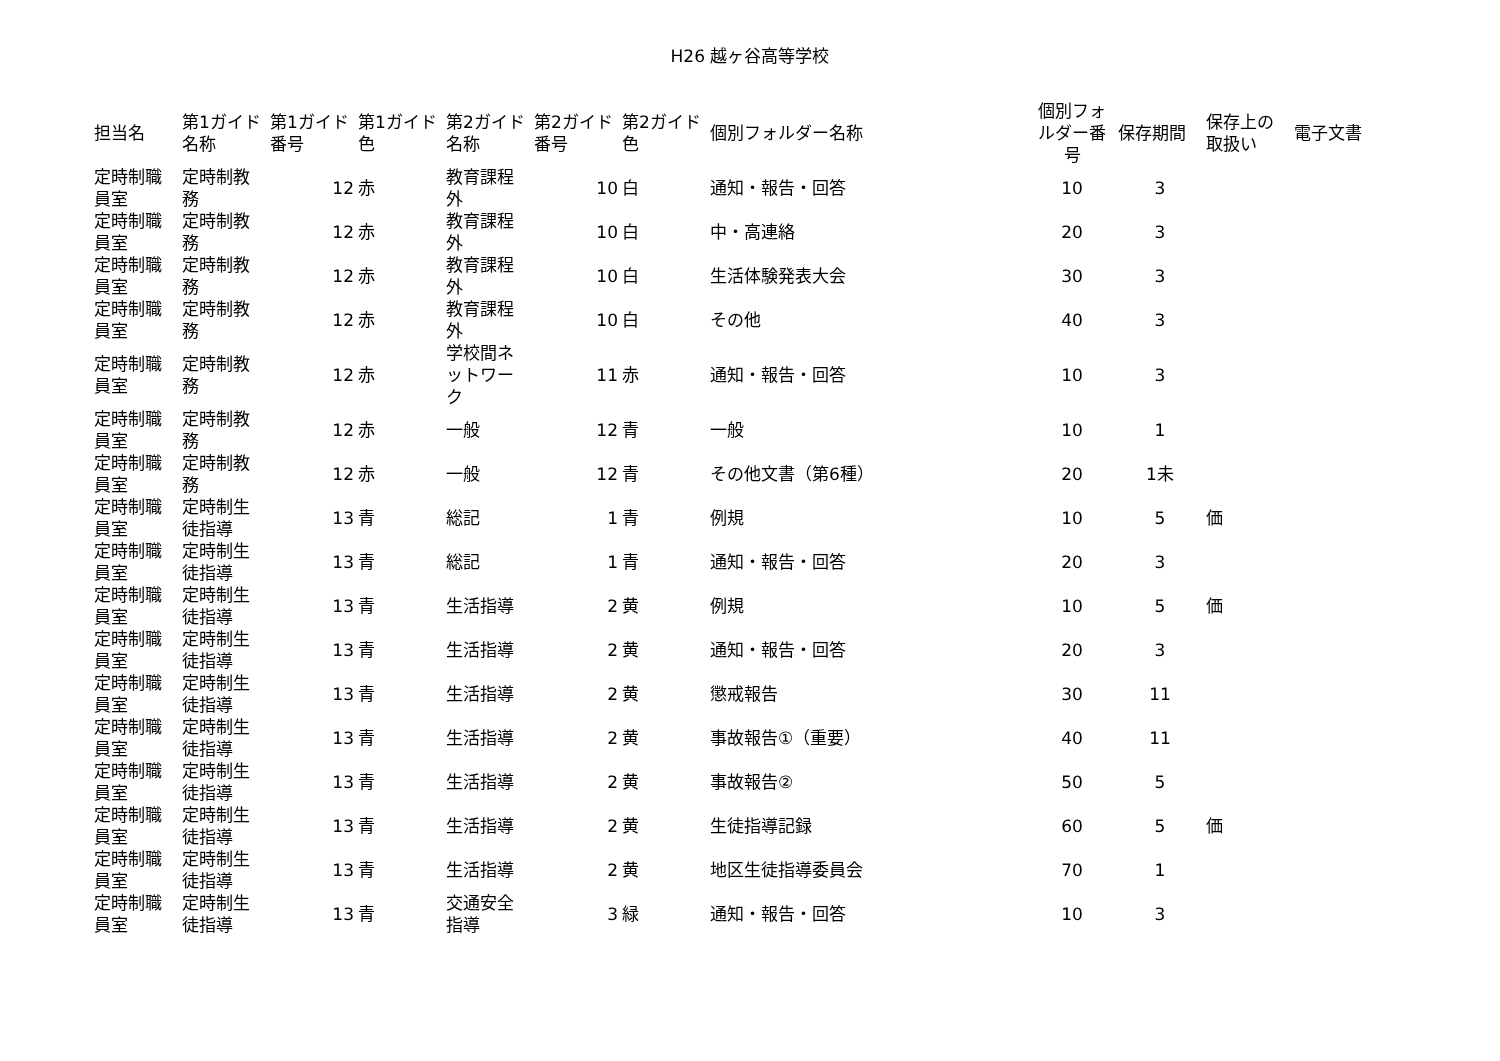H26 越ヶ谷高等学校
| 担当名 | 第1ガイド名称 | 第1ガイド番号 | 第1ガイド色 | 第2ガイド名称 | 第2ガイド番号 | 第2ガイド色 | 個別フォルダー名称 | 個別フォルダー番号 | 保存期間 | 保存上の取扱い | 電子文書 |
| --- | --- | --- | --- | --- | --- | --- | --- | --- | --- | --- | --- |
| 定時制職員室 | 定時制教務 | 12 | 赤 | 教育課程外 | 10 | 白 | 通知・報告・回答 | 10 | 3 | | |
| 定時制職員室 | 定時制教務 | 12 | 赤 | 教育課程外 | 10 | 白 | 中・高連絡 | 20 | 3 | | |
| 定時制職員室 | 定時制教務 | 12 | 赤 | 教育課程外 | 10 | 白 | 生活体験発表大会 | 30 | 3 | | |
| 定時制職員室 | 定時制教務 | 12 | 赤 | 教育課程外 | 10 | 白 | その他 | 40 | 3 | | |
| 定時制職員室 | 定時制教務 | 12 | 赤 | 学校間ネットワーク | 11 | 赤 | 通知・報告・回答 | 10 | 3 | | |
| 定時制職員室 | 定時制教務 | 12 | 赤 | 一般 | 12 | 青 | 一般 | 10 | 1 | | |
| 定時制職員室 | 定時制教務 | 12 | 赤 | 一般 | 12 | 青 | その他文書（第6種） | 20 | 1未 | | |
| 定時制職員室 | 定時制生徒指導 | 13 | 青 | 総記 | 1 | 青 | 例規 | 10 | 5 | 価 | |
| 定時制職員室 | 定時制生徒指導 | 13 | 青 | 総記 | 1 | 青 | 通知・報告・回答 | 20 | 3 | | |
| 定時制職員室 | 定時制生徒指導 | 13 | 青 | 生活指導 | 2 | 黄 | 例規 | 10 | 5 | 価 | |
| 定時制職員室 | 定時制生徒指導 | 13 | 青 | 生活指導 | 2 | 黄 | 通知・報告・回答 | 20 | 3 | | |
| 定時制職員室 | 定時制生徒指導 | 13 | 青 | 生活指導 | 2 | 黄 | 懲戒報告 | 30 | 11 | | |
| 定時制職員室 | 定時制生徒指導 | 13 | 青 | 生活指導 | 2 | 黄 | 事故報告①（重要） | 40 | 11 | | |
| 定時制職員室 | 定時制生徒指導 | 13 | 青 | 生活指導 | 2 | 黄 | 事故報告② | 50 | 5 | | |
| 定時制職員室 | 定時制生徒指導 | 13 | 青 | 生活指導 | 2 | 黄 | 生徒指導記録 | 60 | 5 | 価 | |
| 定時制職員室 | 定時制生徒指導 | 13 | 青 | 生活指導 | 2 | 黄 | 地区生徒指導委員会 | 70 | 1 | | |
| 定時制職員室 | 定時制生徒指導 | 13 | 青 | 交通安全指導 | 3 | 緑 | 通知・報告・回答 | 10 | 3 | | |